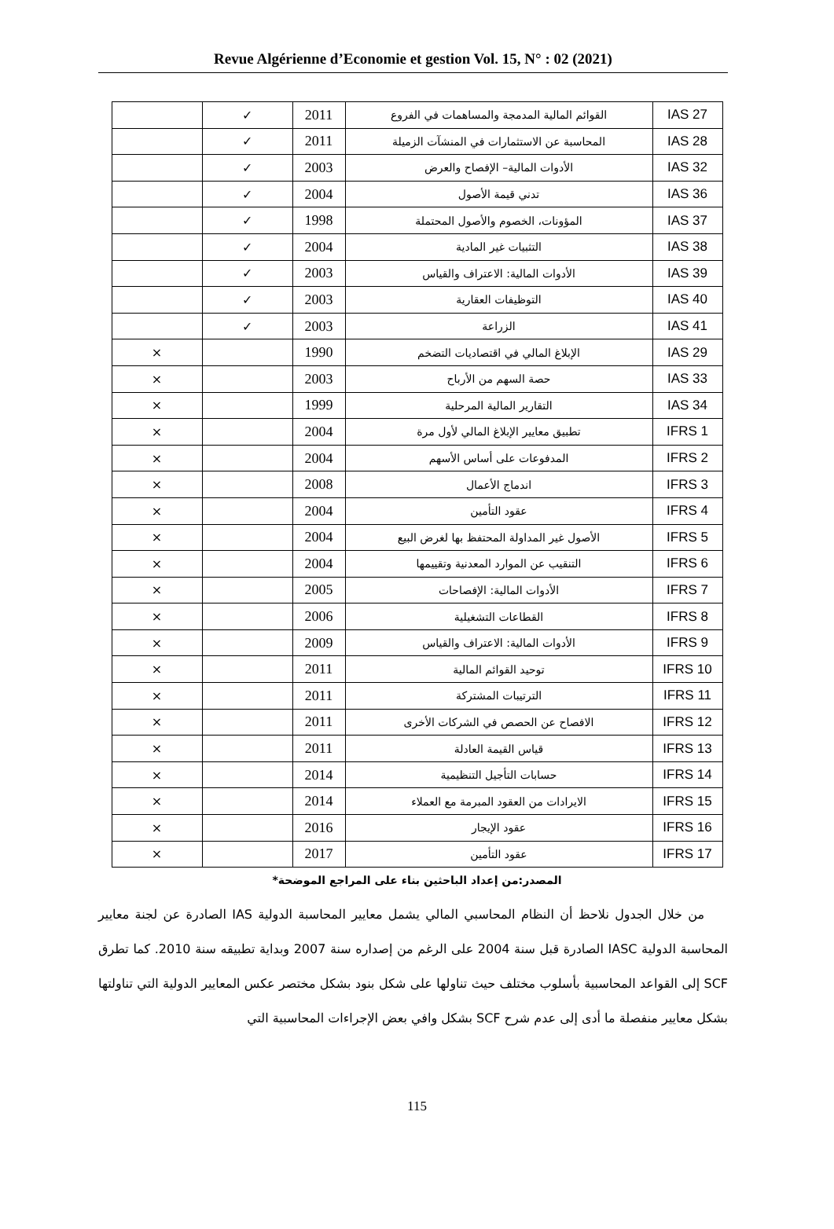Revue Algérienne d’Economie et gestion Vol. 15, N° : 02 (2021)
| IAS 27 | القوائم المالية المدمجة والمساهمات في الفروع | 2011 | ✓ | |
| IAS 28 | المحاسبة عن الاستثمارات في المنشآت الزميلة | 2011 | ✓ | |
| IAS 32 | الأدوات المالية– الإفصاح والعرض | 2003 | ✓ | |
| IAS 36 | تدني قيمة الأصول | 2004 | ✓ | |
| IAS 37 | المؤونات، الخصوم والأصول المحتملة | 1998 | ✓ | |
| IAS 38 | التثبيات غير المادية | 2004 | ✓ | |
| IAS 39 | الأدوات المالية: الاعتراف والقياس | 2003 | ✓ | |
| IAS 40 | التوظيفات العقارية | 2003 | ✓ | |
| IAS 41 | الزراعة | 2003 | ✓ | |
| IAS 29 | الإبلاغ المالي في اقتصاديات التضخم | 1990 | | × |
| IAS 33 | حصة السهم من الأرباح | 2003 | | × |
| IAS 34 | التقارير المالية المرحلية | 1999 | | × |
| IFRS 1 | تطبيق معايير الإبلاغ المالي لأول مرة | 2004 | | × |
| IFRS 2 | المدفوعات على أساس الأسهم | 2004 | | × |
| IFRS 3 | اندماج الأعمال | 2008 | | × |
| IFRS 4 | عقود التأمين | 2004 | | × |
| IFRS 5 | الأصول غير المداولة المحتفظ بها لغرض البيع | 2004 | | × |
| IFRS 6 | التنقيب عن الموارد المعدنية وتقييمها | 2004 | | × |
| IFRS 7 | الأدوات المالية: الإفصاحات | 2005 | | × |
| IFRS 8 | القطاعات التشغيلية | 2006 | | × |
| IFRS 9 | الأدوات المالية: الاعتراف والقياس | 2009 | | × |
| IFRS 10 | توحيد القوائم المالية | 2011 | | × |
| IFRS 11 | الترتيبات المشتركة | 2011 | | × |
| IFRS 12 | الافصاح عن الحصص في الشركات الأخرى | 2011 | | × |
| IFRS 13 | قياس القيمة العادلة | 2011 | | × |
| IFRS 14 | حسابات التأجيل التنظيمية | 2014 | | × |
| IFRS 15 | الايرادات من العقود المبرمة مع العملاء | 2014 | | × |
| IFRS 16 | عقود الإيجار | 2016 | | × |
| IFRS 17 | عقود التأمين | 2017 | | × |
المصدر:من إعداد الباحثين بناء على المراجع الموضحة*
من خلال الجدول نلاحظ أن النظام المحاسبي المالي يشمل معايير المحاسبة الدولية IAS الصادرة عن لجنة معايير المحاسبة الدولية IASC الصادرة قبل سنة 2004 على الرغم من إصداره سنة 2007 وبداية تطبيقه سنة 2010. كما تطرق SCF إلى القواعد المحاسبية بأسلوب مختلف حيث تناولها على شكل بنود بشكل مختصر عكس المعايير الدولية التي تناولتها بشكل معايير منفصلة ما أدى إلى عدم شرح SCF بشكل وافي بعض الإجراءات المحاسبية التي
115